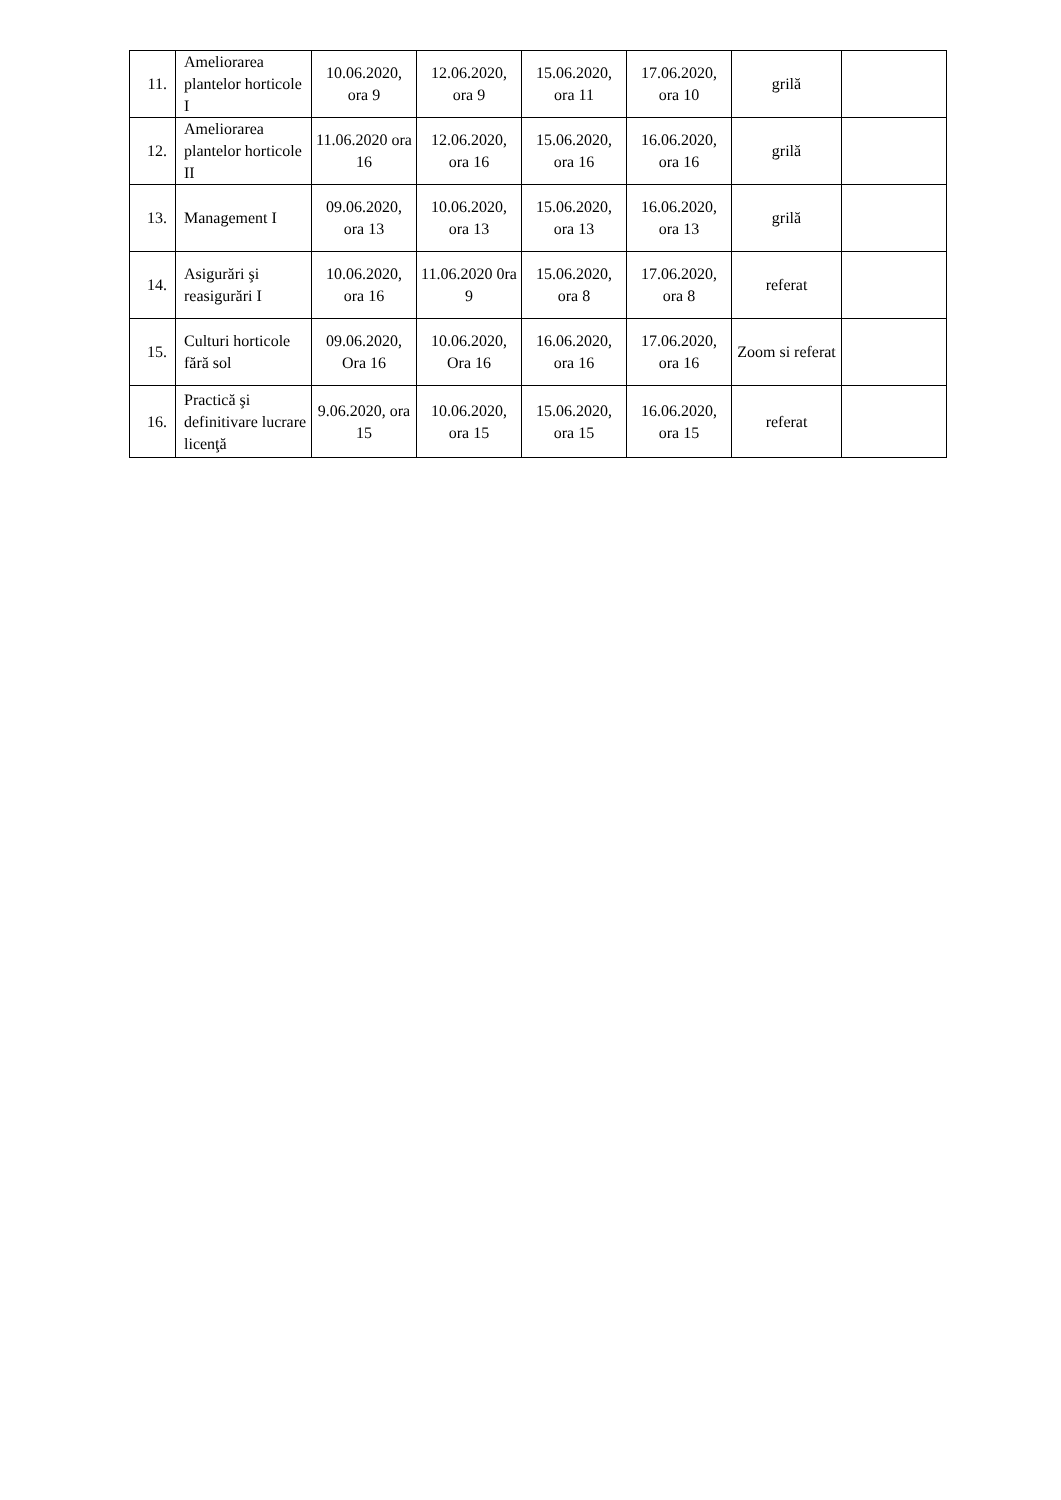| 11. | Ameliorarea plantelor horticole I | 10.06.2020, ora 9 | 12.06.2020, ora 9 | 15.06.2020, ora 11 | 17.06.2020, ora 10 | grilă | |
| 12. | Ameliorarea plantelor horticole II | 11.06.2020 ora 16 | 12.06.2020, ora 16 | 15.06.2020, ora 16 | 16.06.2020, ora 16 | grilă | |
| 13. | Management I | 09.06.2020, ora 13 | 10.06.2020, ora 13 | 15.06.2020, ora 13 | 16.06.2020, ora 13 | grilă | |
| 14. | Asigurări şi reasigurări I | 10.06.2020, ora 16 | 11.06.2020 0ra 9 | 15.06.2020, ora 8 | 17.06.2020, ora 8 | referat | |
| 15. | Culturi horticole fără sol | 09.06.2020, Ora 16 | 10.06.2020, Ora 16 | 16.06.2020, ora 16 | 17.06.2020, ora 16 | Zoom si referat | |
| 16. | Practică şi definitivare lucrare licenţă | 9.06.2020, ora 15 | 10.06.2020, ora 15 | 15.06.2020, ora 15 | 16.06.2020, ora 15 | referat | |